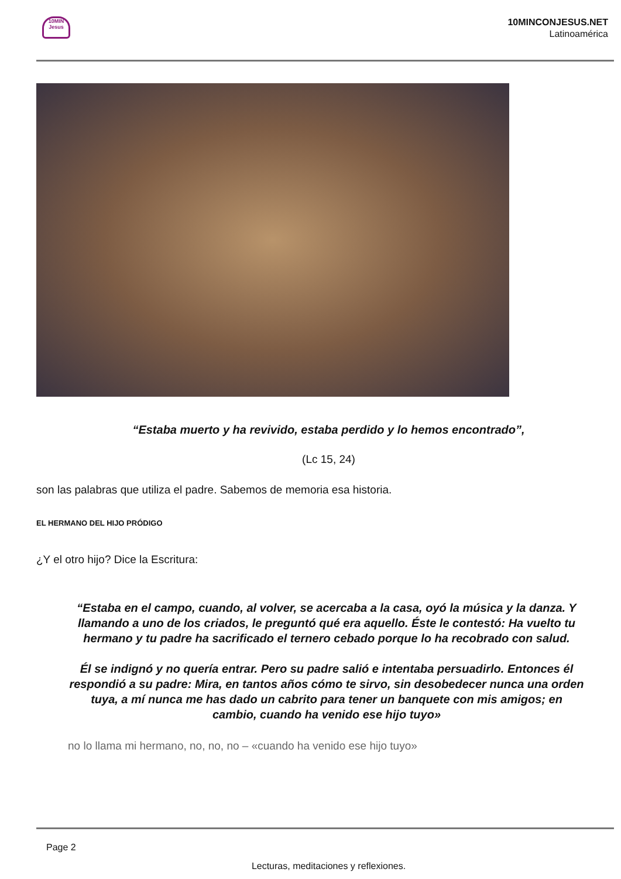10MIN
Jesus
10MINCONJESUS.NET
Latinoamérica
“Estaba muerto y ha revivido, estaba perdido y lo hemos encontrado”,
(Lc 15, 24)
son las palabras que utiliza el padre. Sabemos de memoria esa historia.
EL HERMANO DEL HIJO PRÓDIGO
¿Y el otro hijo? Dice la Escritura:
“Estaba en el campo, cuando, al volver, se acercaba a la casa, oyó la música y la danza. Y llamando a uno de los criados, le preguntó qué era aquello. Éste le contestó: Ha vuelto tu hermano y tu padre ha sacrificado el ternero cebado porque lo ha recobrado con salud.
Él se indignó y no quería entrar. Pero su padre salió e intentaba persuadirlo. Entonces él respondió a su padre: Mira, en tantos años cómo te sirvo, sin desobedecer nunca una orden tuya, a mí nunca me has dado un cabrito para tener un banquete con mis amigos; en cambio, cuando ha venido ese hijo tuyo»
no lo llama mi hermano, no, no, no – «cuando ha venido ese hijo tuyo»
Page 2
Lecturas, meditaciones y reflexiones.